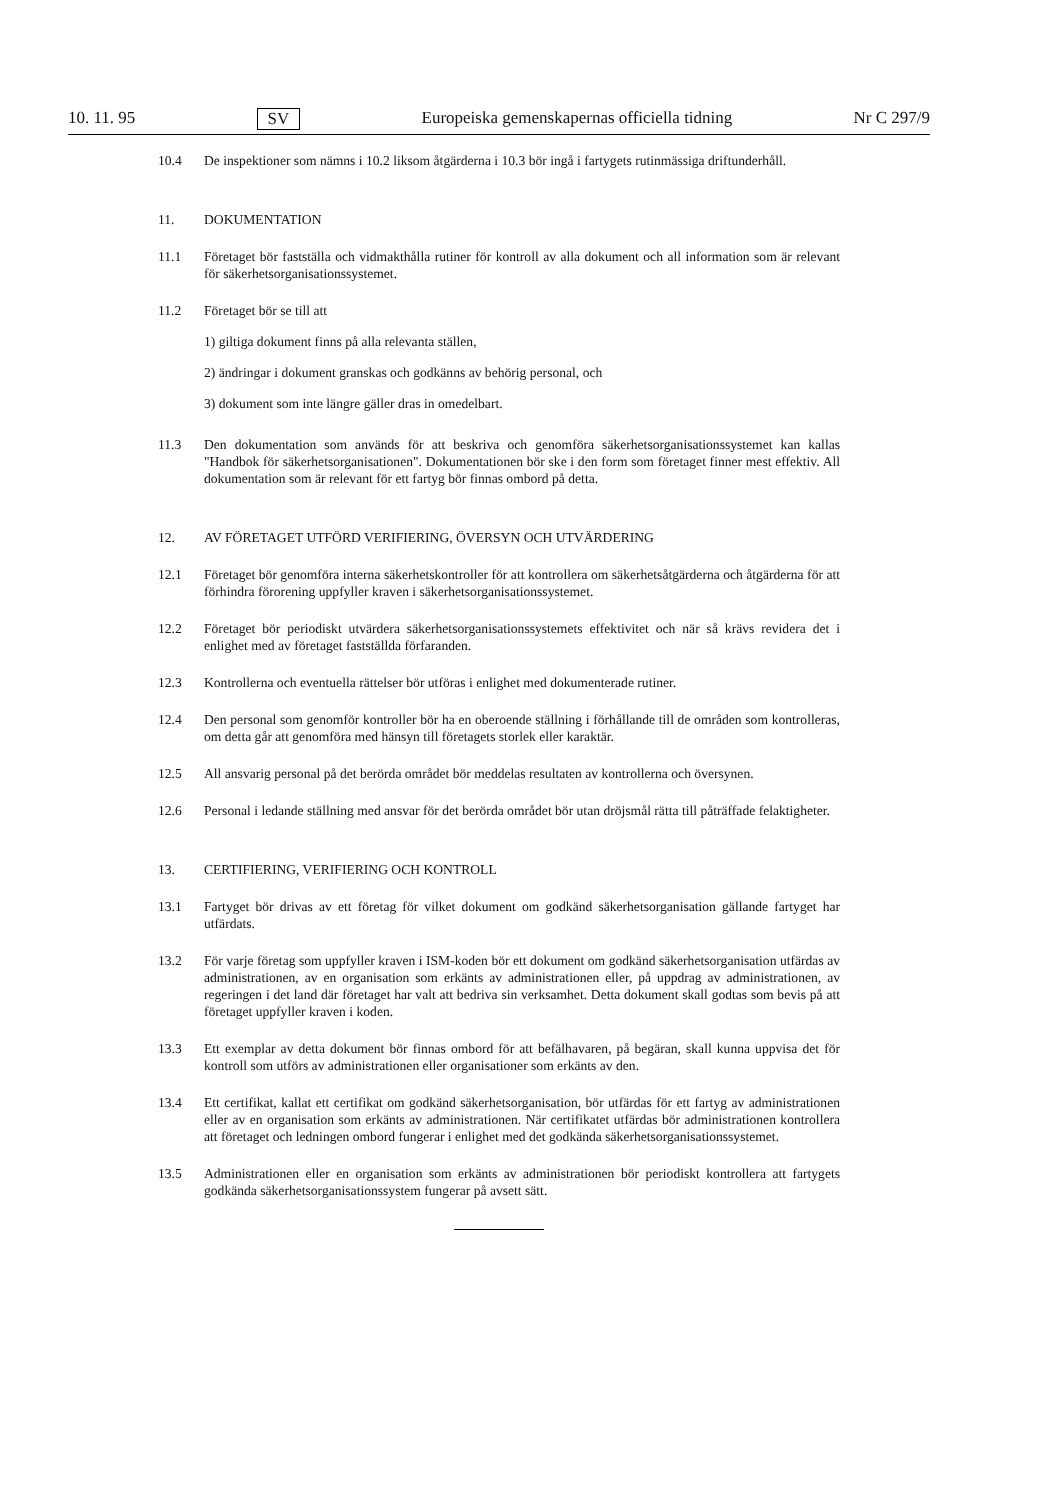10. 11. 95 SV Europeiska gemenskapernas officiella tidning Nr C 297/9
10.4 De inspektioner som nämns i 10.2 liksom åtgärderna i 10.3 bör ingå i fartygets rutinmässiga driftunderhåll.
11. DOKUMENTATION
11.1 Företaget bör fastställa och vidmakthålla rutiner för kontroll av alla dokument och all information som är relevant för säkerhetsorganisationssystemet.
11.2 Företaget bör se till att
1) giltiga dokument finns på alla relevanta ställen,
2) ändringar i dokument granskas och godkänns av behörig personal, och
3) dokument som inte längre gäller dras in omedelbart.
11.3 Den dokumentation som används för att beskriva och genomföra säkerhetsorganisationssystemet kan kallas "Handbok för säkerhetsorganisationen". Dokumentationen bör ske i den form som företaget finner mest effektiv. All dokumentation som är relevant för ett fartyg bör finnas ombord på detta.
12. AV FÖRETAGET UTFÖRD VERIFIERING, ÖVERSYN OCH UTVÄRDERING
12.1 Företaget bör genomföra interna säkerhetskontroller för att kontrollera om säkerhetsåtgärderna och åtgärderna för att förhindra förorening uppfyller kraven i säkerhetsorganisationssystemet.
12.2 Företaget bör periodiskt utvärdera säkerhetsorganisationssystemets effektivitet och när så krävs revidera det i enlighet med av företaget fastställda förfaranden.
12.3 Kontrollerna och eventuella rättelser bör utföras i enlighet med dokumenterade rutiner.
12.4 Den personal som genomför kontroller bör ha en oberoende ställning i förhållande till de områden som kontrolleras, om detta går att genomföra med hänsyn till företagets storlek eller karaktär.
12.5 All ansvarig personal på det berörda området bör meddelas resultaten av kontrollerna och översynen.
12.6 Personal i ledande ställning med ansvar för det berörda området bör utan dröjsmål rätta till påträffade felaktigheter.
13. CERTIFIERING, VERIFIERING OCH KONTROLL
13.1 Fartyget bör drivas av ett företag för vilket dokument om godkänd säkerhetsorganisation gällande fartyget har utfärdats.
13.2 För varje företag som uppfyller kraven i ISM-koden bör ett dokument om godkänd säkerhetsorganisation utfärdas av administrationen, av en organisation som erkänts av administrationen eller, på uppdrag av administrationen, av regeringen i det land där företaget har valt att bedriva sin verksamhet. Detta dokument skall godtas som bevis på att företaget uppfyller kraven i koden.
13.3 Ett exemplar av detta dokument bör finnas ombord för att befälhavaren, på begäran, skall kunna uppvisa det för kontroll som utförs av administrationen eller organisationer som erkänts av den.
13.4 Ett certifikat, kallat ett certifikat om godkänd säkerhetsorganisation, bör utfärdas för ett fartyg av administrationen eller av en organisation som erkänts av administrationen. När certifikatet utfärdas bör administrationen kontrollera att företaget och ledningen ombord fungerar i enlighet med det godkända säkerhetsorganisationssystemet.
13.5 Administrationen eller en organisation som erkänts av administrationen bör periodiskt kontrollera att fartygets godkända säkerhetsorganisationssystem fungerar på avsett sätt.